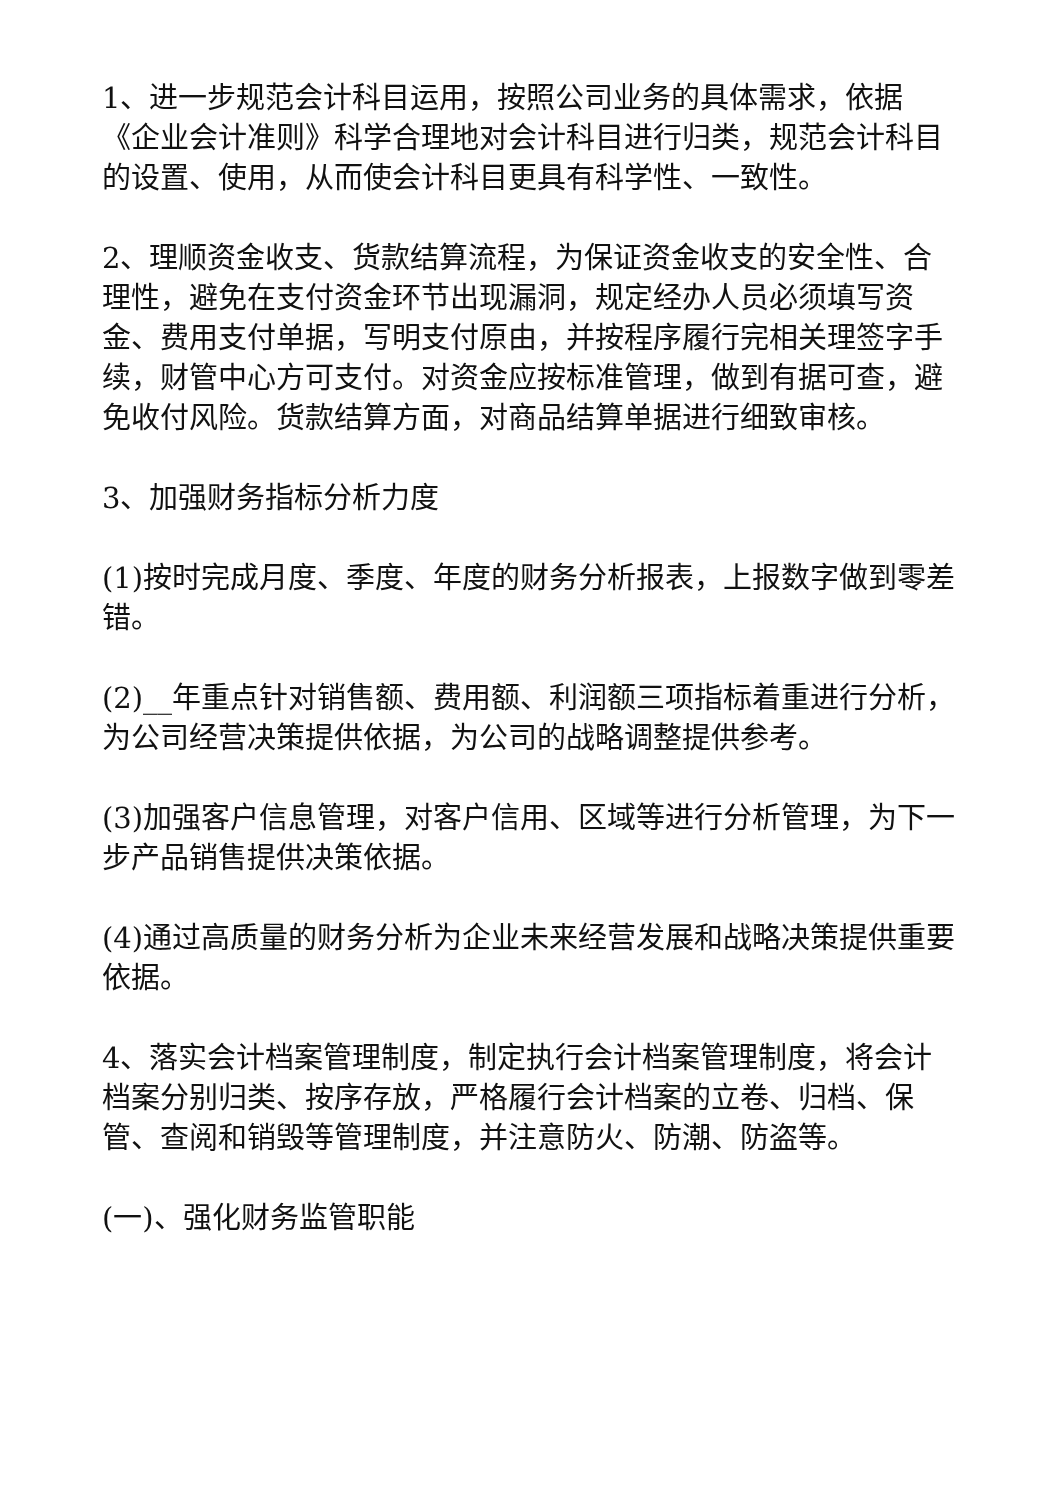1、进一步规范会计科目运用，按照公司业务的具体需求，依据《企业会计准则》科学合理地对会计科目进行归类，规范会计科目的设置、使用，从而使会计科目更具有科学性、一致性。
2、理顺资金收支、货款结算流程，为保证资金收支的安全性、合理性，避免在支付资金环节出现漏洞，规定经办人员必须填写资金、费用支付单据，写明支付原由，并按程序履行完相关理签字手续，财管中心方可支付。对资金应按标准管理，做到有据可查，避免收付风险。货款结算方面，对商品结算单据进行细致审核。
3、加强财务指标分析力度
(1)按时完成月度、季度、年度的财务分析报表，上报数字做到零差错。
(2)__年重点针对销售额、费用额、利润额三项指标着重进行分析，为公司经营决策提供依据，为公司的战略调整提供参考。
(3)加强客户信息管理，对客户信用、区域等进行分析管理，为下一步产品销售提供决策依据。
(4)通过高质量的财务分析为企业未来经营发展和战略决策提供重要依据。
4、落实会计档案管理制度，制定执行会计档案管理制度，将会计档案分别归类、按序存放，严格履行会计档案的立卷、归档、保管、查阅和销毁等管理制度，并注意防火、防潮、防盗等。
(一)、强化财务监管职能